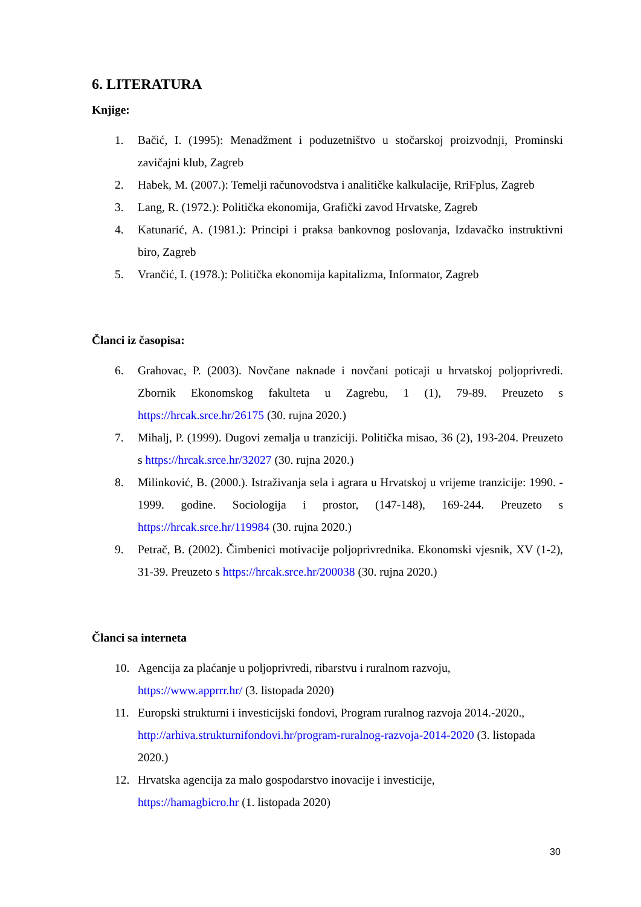6. LITERATURA
Knjige:
1. Bačić, I. (1995): Menadžment i poduzetništvo u stočarskoj proizvodnji, Prominski zavičajni klub, Zagreb
2. Habek, M. (2007.): Temelji računovodstva i analitičke kalkulacije, RriFplus, Zagreb
3. Lang, R. (1972.): Politička ekonomija, Grafički zavod Hrvatske, Zagreb
4. Katunarić, A. (1981.): Principi i praksa bankovnog poslovanja, Izdavačko instruktivni biro, Zagreb
5. Vrančić, I. (1978.): Politička ekonomija kapitalizma, Informator, Zagreb
Članci iz časopisa:
6. Grahovac, P. (2003). Novčane naknade i novčani poticaji u hrvatskoj poljoprivredi. Zbornik Ekonomskog fakulteta u Zagrebu, 1 (1), 79-89. Preuzeto s https://hrcak.srce.hr/26175 (30. rujna 2020.)
7. Mihalj, P. (1999). Dugovi zemalja u tranziciji. Politička misao, 36 (2), 193-204. Preuzeto s https://hrcak.srce.hr/32027 (30. rujna 2020.)
8. Milinković, B. (2000.). Istraživanja sela i agrara u Hrvatskoj u vrijeme tranzicije: 1990. - 1999. godine. Sociologija i prostor, (147-148), 169-244. Preuzeto s https://hrcak.srce.hr/119984 (30. rujna 2020.)
9. Petrač, B. (2002). Čimbenici motivacije poljoprivrednika. Ekonomski vjesnik, XV (1-2), 31-39. Preuzeto s https://hrcak.srce.hr/200038 (30. rujna 2020.)
Članci sa interneta
10. Agencija za plaćanje u poljoprivredi, ribarstvu i ruralnom razvoju,
https://www.apprrr.hr/ (3. listopada 2020)
11. Europski strukturni i investicijski fondovi, Program ruralnog razvoja 2014.-2020., http://arhiva.strukturnifondovi.hr/program-ruralnog-razvoja-2014-2020 (3. listopada 2020.)
12. Hrvatska agencija za malo gospodarstvo inovacije i investicije,
https://hamagbicro.hr (1. listopada 2020)
30